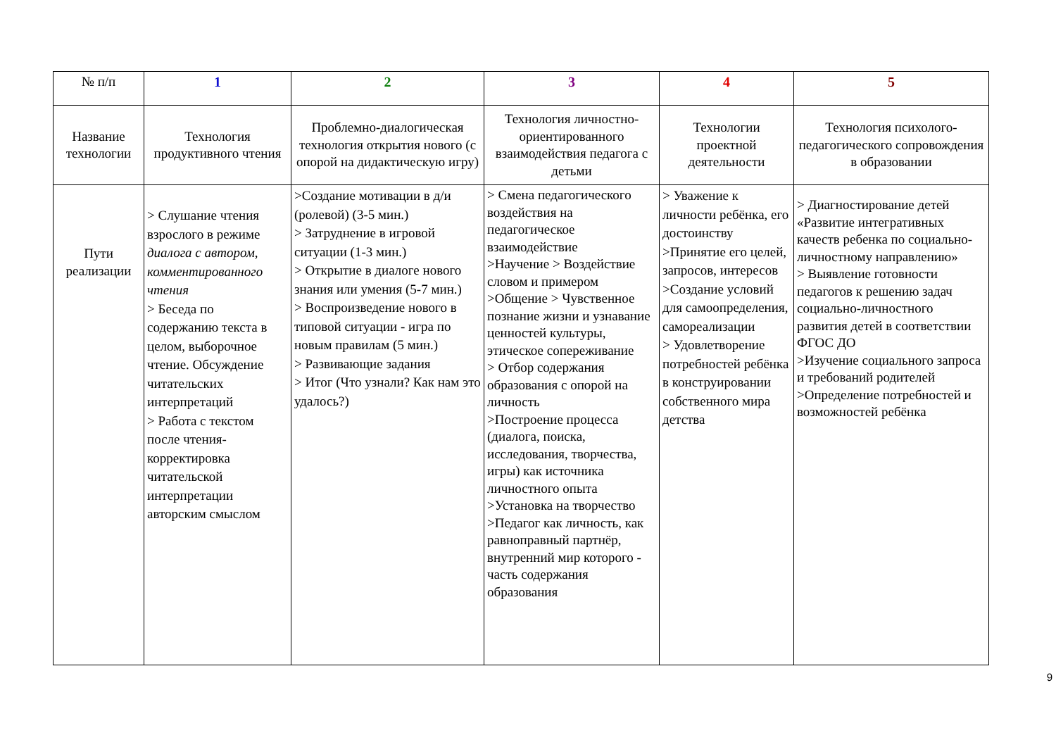| № п/п | 1 | 2 | 3 | 4 | 5 |
| Название технологии | Технология продуктивного чтения | Проблемно-диалогическая технология открытия нового (с опорой на дидактическую игру) | Технология личностно-ориентированного взаимодействия педагога с детьми | Технологии проектной деятельности | Технология психолого-педагогического сопровождения в образовании |
| Пути реализации | > Слушание чтения взрослого в режиме диалога с автором, комментированного чтения > Беседа по содержанию текста в целом, выборочное чтение. Обсуждение читательских интерпретаций > Работа с текстом после чтения-корректировка читательской интерпретации авторским смыслом | >Создание мотивации в д/и (ролевой) (3-5 мин.) > Затруднение в игровой ситуации (1-3 мин.) > Открытие в диалоге нового знания или умения (5-7 мин.) > Воспроизведение нового в типовой ситуации - игра по новым правилам (5 мин.) > Развивающие задания > Итог (Что узнали? Как нам это удалось?) | > Смена педагогического воздействия на педагогическое взаимодействие >Научение > Воздействие словом и примером >Общение > Чувственное познание жизни и узнавание ценностей культуры, этическое сопереживание > Отбор содержания образования с опорой на личность >Построение процесса (диалога, поиска, исследования, творчества, игры) как источника личностного опыта >Установка на творчество >Педагог как личность, как равноправный партнёр, внутренний мир которого - часть содержания образования | > Уважение к личности ребёнка, его достоинству >Принятие его целей, запросов, интересов >Создание условий для самоопределения, самореализации > Удовлетворение потребностей ребёнка в конструировании собственного мира детства | > Диагностирование детей «Развитие интегративных качеств ребенка по социально-личностному направлению» > Выявление готовности педагогов к решению задач социально-личностного развития детей в соответствии ФГОС ДО >Изучение социального запроса и требований родителей >Определение потребностей и возможностей ребёнка |
9